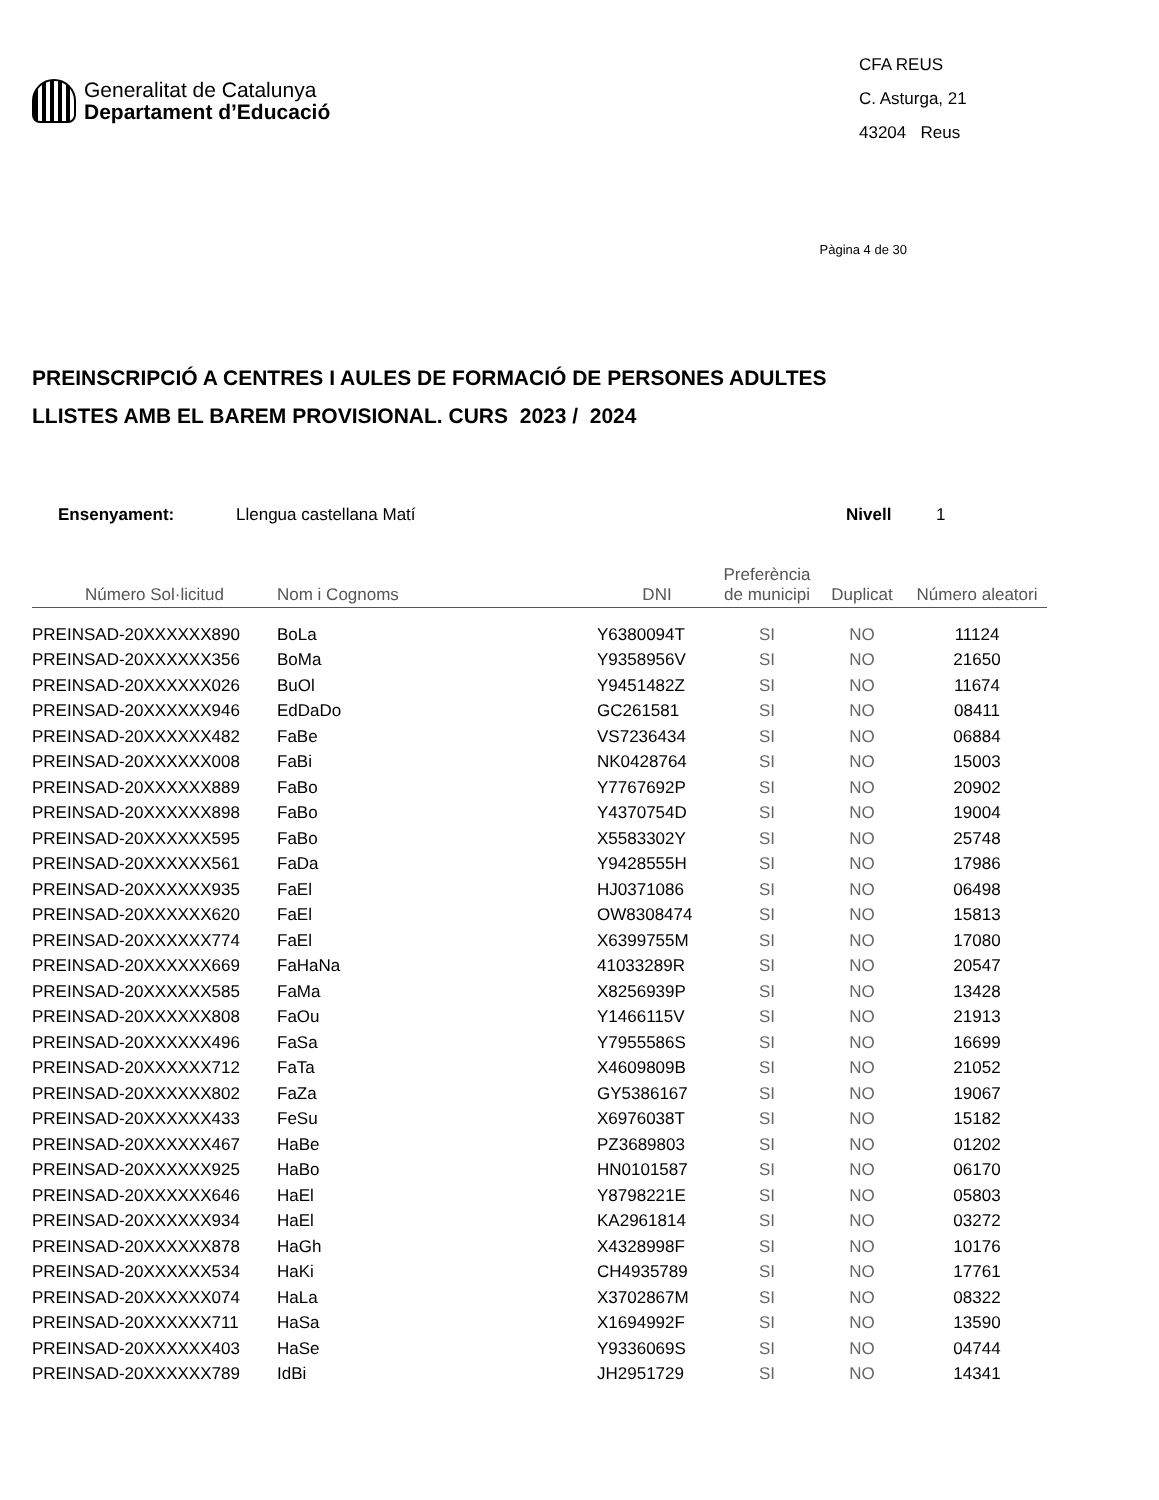Generalitat de Catalunya
Departament d’Educació
CFA REUS
C. Asturga, 21
43204 Reus
Pàgina 4 de 30
PREINSCRIPCIÓ A CENTRES I AULES DE FORMACIÓ DE PERSONES ADULTES
LLISTES AMB EL BAREM PROVISIONAL. CURS 2023 / 2024
Ensenyament: Llengua castellana Matí Nivell 1
| Número Sol·licitud | Nom i Cognoms | DNI | Preferència de municipi | Duplicat | Número aleatori |
| --- | --- | --- | --- | --- | --- |
| PREINSAD-20XXXXXX890 | BoLa | Y6380094T | SI | NO | 11124 |
| PREINSAD-20XXXXXX356 | BoMa | Y9358956V | SI | NO | 21650 |
| PREINSAD-20XXXXXX026 | BuOl | Y9451482Z | SI | NO | 11674 |
| PREINSAD-20XXXXXX946 | EdDaDo | GC261581 | SI | NO | 08411 |
| PREINSAD-20XXXXXX482 | FaBe | VS7236434 | SI | NO | 06884 |
| PREINSAD-20XXXXXX008 | FaBi | NK0428764 | SI | NO | 15003 |
| PREINSAD-20XXXXXX889 | FaBo | Y7767692P | SI | NO | 20902 |
| PREINSAD-20XXXXXX898 | FaBo | Y4370754D | SI | NO | 19004 |
| PREINSAD-20XXXXXX595 | FaBo | X5583302Y | SI | NO | 25748 |
| PREINSAD-20XXXXXX561 | FaDa | Y9428555H | SI | NO | 17986 |
| PREINSAD-20XXXXXX935 | FaEl | HJ0371086 | SI | NO | 06498 |
| PREINSAD-20XXXXXX620 | FaEl | OW8308474 | SI | NO | 15813 |
| PREINSAD-20XXXXXX774 | FaEl | X6399755M | SI | NO | 17080 |
| PREINSAD-20XXXXXX669 | FaHaNa | 41033289R | SI | NO | 20547 |
| PREINSAD-20XXXXXX585 | FaMa | X8256939P | SI | NO | 13428 |
| PREINSAD-20XXXXXX808 | FaOu | Y1466115V | SI | NO | 21913 |
| PREINSAD-20XXXXXX496 | FaSa | Y7955586S | SI | NO | 16699 |
| PREINSAD-20XXXXXX712 | FaTa | X4609809B | SI | NO | 21052 |
| PREINSAD-20XXXXXX802 | FaZa | GY5386167 | SI | NO | 19067 |
| PREINSAD-20XXXXXX433 | FeSu | X6976038T | SI | NO | 15182 |
| PREINSAD-20XXXXXX467 | HaBe | PZ3689803 | SI | NO | 01202 |
| PREINSAD-20XXXXXX925 | HaBo | HN0101587 | SI | NO | 06170 |
| PREINSAD-20XXXXXX646 | HaEl | Y8798221E | SI | NO | 05803 |
| PREINSAD-20XXXXXX934 | HaEl | KA2961814 | SI | NO | 03272 |
| PREINSAD-20XXXXXX878 | HaGh | X4328998F | SI | NO | 10176 |
| PREINSAD-20XXXXXX534 | HaKi | CH4935789 | SI | NO | 17761 |
| PREINSAD-20XXXXXX074 | HaLa | X3702867M | SI | NO | 08322 |
| PREINSAD-20XXXXXX711 | HaSa | X1694992F | SI | NO | 13590 |
| PREINSAD-20XXXXXX403 | HaSe | Y9336069S | SI | NO | 04744 |
| PREINSAD-20XXXXXX789 | IdBi | JH2951729 | SI | NO | 14341 |